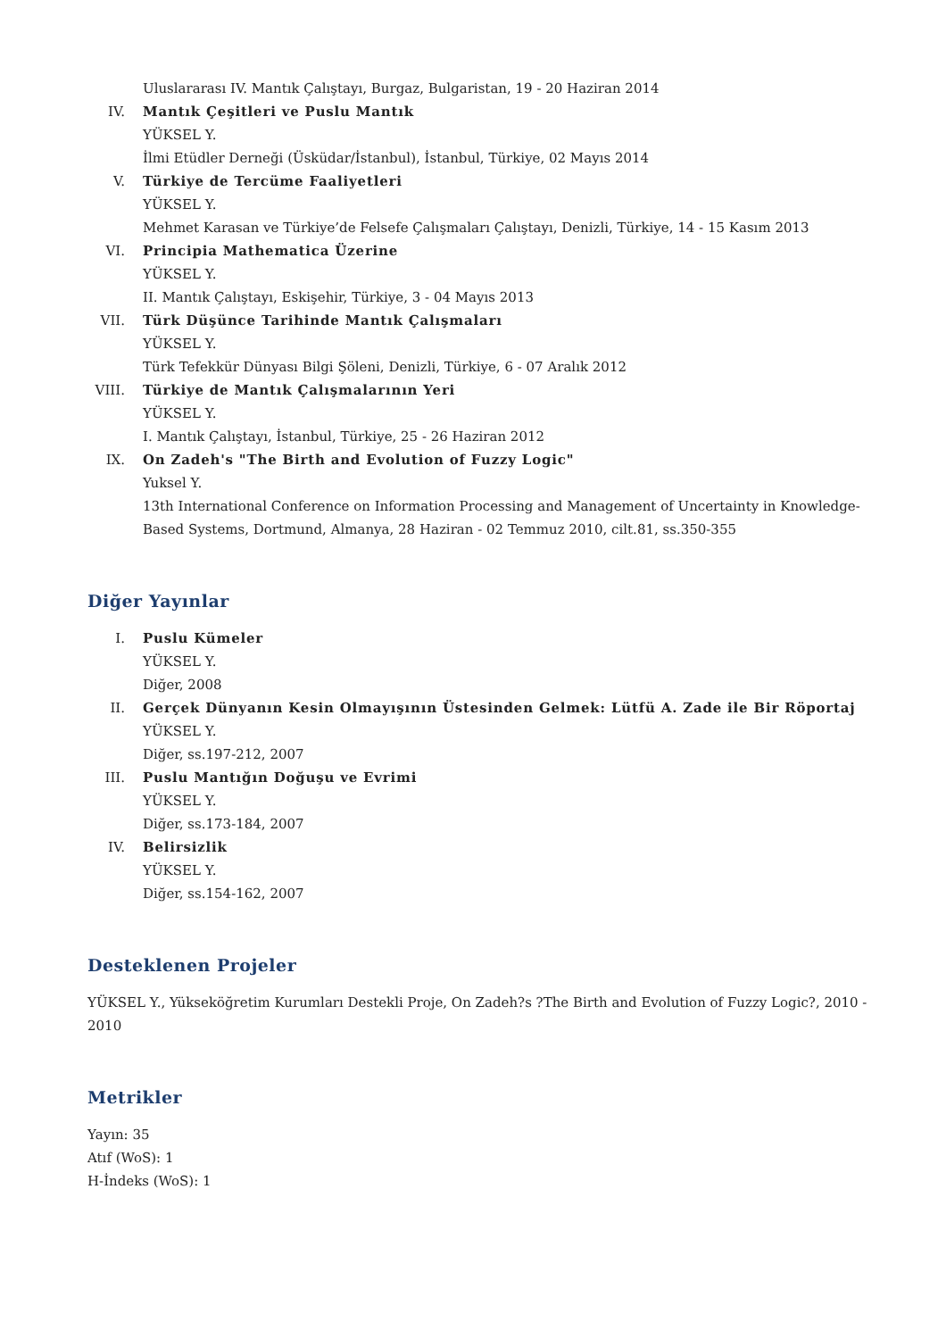Uluslararası IV. Mantık Çalıştayı, Burgaz, Bulgaristan, 19 - 20 Haziran 2014
IV. Mantık Çeşitleri ve Puslu Mantık
YÜKSEL Y.
İlmi Etüdler Derneği (Üsküdar/İstanbul), İstanbul, Türkiye, 02 Mayıs 2014
V. Türkiye de Tercüme Faaliyetleri
YÜKSEL Y.
Mehmet Karasan ve Türkiye’de Felsefe Çalışmaları Çalıştayı, Denizli, Türkiye, 14 - 15 Kasım 2013
VI. Principia Mathematica Üzerine
YÜKSEL Y.
II. Mantık Çalıştayı, Eskişehir, Türkiye, 3 - 04 Mayıs 2013
VII. Türk Düşünce Tarihinde Mantık Çalışmaları
YÜKSEL Y.
Türk Tefekkür Dünyası Bilgi Şöleni, Denizli, Türkiye, 6 - 07 Aralık 2012
VIII.
Türkiye de Mantık Çalışmalarının Yeri
YÜKSEL Y.
I. Mantık Çalıştayı, İstanbul, Türkiye, 25 - 26 Haziran 2012
IX. On Zadeh's "The Birth and Evolution of Fuzzy Logic"
Yuksel Y.
13th International Conference on Information Processing and Management of Uncertainty in Knowledge-Based Systems, Dortmund, Almanya, 28 Haziran - 02 Temmuz 2010, cilt.81, ss.350-355
Diğer Yayınlar
I. Puslu Kümeler
YÜKSEL Y.
Diğer, 2008
II. Gerçek Dünyanın Kesin Olmayışının Üstesinden Gelmek: Lütfü A. Zade ile Bir Röportaj
YÜKSEL Y.
Diğer, ss.197-212, 2007
III. Puslu Mantığın Doğuşu ve Evrimi
YÜKSEL Y.
Diğer, ss.173-184, 2007
IV. Belirsizlik
YÜKSEL Y.
Diğer, ss.154-162, 2007
Desteklenen Projeler
YÜKSEL Y., Yükseköğretim Kurumları Destekli Proje, On Zadeh?s ?The Birth and Evolution of Fuzzy Logic?, 2010 - 2010
Metrikler
Yayın: 35
Atıf (WoS): 1
H-İndeks (WoS): 1